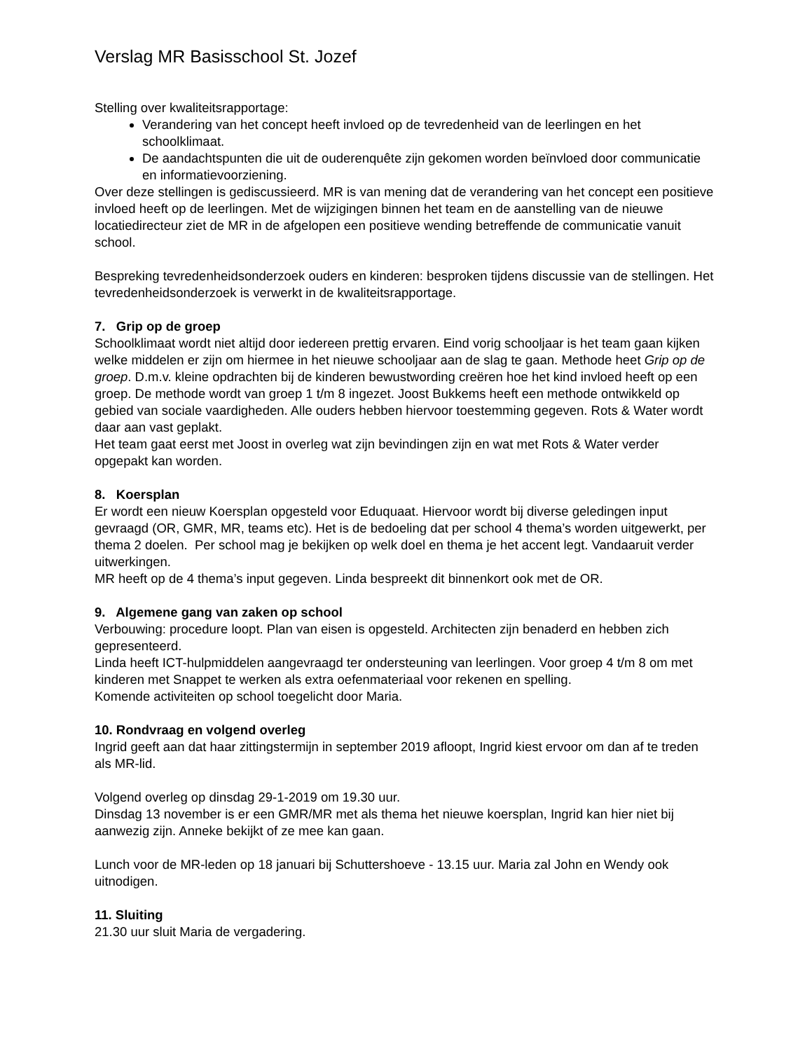Verslag MR Basisschool St. Jozef
Stelling over kwaliteitsrapportage:
Verandering van het concept heeft invloed op de tevredenheid van de leerlingen en het schoolklimaat.
De aandachtspunten die uit de ouderenquête zijn gekomen worden beïnvloed door communicatie en informatievoorziening.
Over deze stellingen is gediscussieerd. MR is van mening dat de verandering van het concept een positieve invloed heeft op de leerlingen. Met de wijzigingen binnen het team en de aanstelling van de nieuwe locatiedirecteur ziet de MR in de afgelopen een positieve wending betreffende de communicatie vanuit school.
Bespreking tevredenheidsonderzoek ouders en kinderen: besproken tijdens discussie van de stellingen. Het tevredenheidsonderzoek is verwerkt in de kwaliteitsrapportage.
7. Grip op de groep
Schoolklimaat wordt niet altijd door iedereen prettig ervaren. Eind vorig schooljaar is het team gaan kijken welke middelen er zijn om hiermee in het nieuwe schooljaar aan de slag te gaan. Methode heet Grip op de groep. D.m.v. kleine opdrachten bij de kinderen bewustwording creëren hoe het kind invloed heeft op een groep. De methode wordt van groep 1 t/m 8 ingezet. Joost Bukkems heeft een methode ontwikkeld op gebied van sociale vaardigheden. Alle ouders hebben hiervoor toestemming gegeven. Rots & Water wordt daar aan vast geplakt.
Het team gaat eerst met Joost in overleg wat zijn bevindingen zijn en wat met Rots & Water verder opgepakt kan worden.
8. Koersplan
Er wordt een nieuw Koersplan opgesteld voor Eduquaat. Hiervoor wordt bij diverse geledingen input gevraagd (OR, GMR, MR, teams etc). Het is de bedoeling dat per school 4 thema’s worden uitgewerkt, per thema 2 doelen. Per school mag je bekijken op welk doel en thema je het accent legt. Vandaaruit verder uitwerkingen.
MR heeft op de 4 thema’s input gegeven. Linda bespreekt dit binnenkort ook met de OR.
9. Algemene gang van zaken op school
Verbouwing: procedure loopt. Plan van eisen is opgesteld. Architecten zijn benaderd en hebben zich gepresenteerd.
Linda heeft ICT-hulpmiddelen aangevraagd ter ondersteuning van leerlingen. Voor groep 4 t/m 8 om met kinderen met Snappet te werken als extra oefenmateriaal voor rekenen en spelling.
Komende activiteiten op school toegelicht door Maria.
10. Rondvraag en volgend overleg
Ingrid geeft aan dat haar zittingstermijn in september 2019 afloopt, Ingrid kiest ervoor om dan af te treden als MR-lid.
Volgend overleg op dinsdag 29-1-2019 om 19.30 uur.
Dinsdag 13 november is er een GMR/MR met als thema het nieuwe koersplan, Ingrid kan hier niet bij aanwezig zijn. Anneke bekijkt of ze mee kan gaan.
Lunch voor de MR-leden op 18 januari bij Schuttershoeve - 13.15 uur. Maria zal John en Wendy ook uitnodigen.
11. Sluiting
21.30 uur sluit Maria de vergadering.